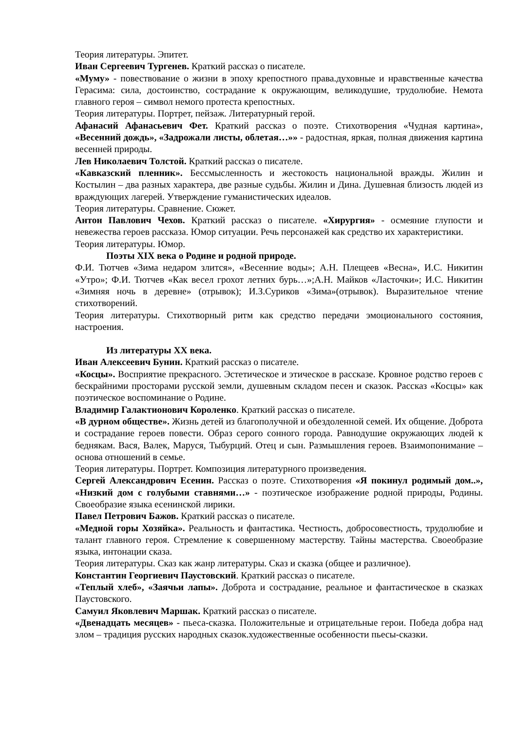Теория литературы. Эпитет.
Иван Сергеевич Тургенев. Краткий рассказ о писателе.
«Муму» - повествование о жизни в эпоху крепостного права.духовные и нравственные качества Герасима: сила, достоинство, сострадание к окружающим, великодушие, трудолюбие. Немота главного героя – символ немого протеста крепостных.
Теория литературы. Портрет, пейзаж. Литературный герой.
Афанасий Афанасьевич Фет. Краткий рассказ о поэте. Стихотворения «Чудная картина», «Весенний дождь», «Задрожали листы, облетая…»» - радостная, яркая, полная движения картина весенней природы.
Лев Николаевич Толстой. Краткий рассказ о писателе.
«Кавказский пленник». Бессмысленность и жестокость национальной вражды. Жилин и Костылин – два разных характера, две разные судьбы. Жилин и Дина. Душевная близость людей из враждующих лагерей. Утверждение гуманистических идеалов.
Теория литературы. Сравнение. Сюжет.
Антон Павлович Чехов. Краткий рассказ о писателе. «Хирургия» - осмеяние глупости и невежества героев рассказа. Юмор ситуации. Речь персонажей как средство их характеристики.
Теория литературы. Юмор.
Поэты XIX века о Родине и родной природе.
Ф.И. Тютчев «Зима недаром злится», «Весенние воды»; А.Н. Плещеев «Весна», И.С. Никитин «Утро»; Ф.И. Тютчев «Как весел грохот летних бурь…»;А.Н. Майков «Ласточки»; И.С. Никитин «Зимняя ночь в деревне» (отрывок); И.З.Суриков «Зима»(отрывок). Выразительное чтение стихотворений.
Теория литературы. Стихотворный ритм как средство передачи эмоционального состояния, настроения.
Из литературы XX века.
Иван Алексеевич Бунин. Краткий рассказ о писателе.
«Косцы». Восприятие прекрасного. Эстетическое и этическое в рассказе. Кровное родство героев с бескрайними просторами русской земли, душевным складом песен и сказок. Рассказ «Косцы» как поэтическое воспоминание о Родине.
Владимир Галактионович Короленко. Краткий рассказ о писателе.
«В дурном обществе». Жизнь детей из благополучной и обездоленной семей. Их общение. Доброта и сострадание героев повести. Образ серого сонного города. Равнодушие окружающих людей к беднякам. Вася, Валек, Маруся, Тыбурций. Отец и сын. Размышления героев. Взаимопонимание – основа отношений в семье.
Теория литературы. Портрет. Композиция литературного произведения.
Сергей Александрович Есенин. Рассказ о поэте. Стихотворения «Я покинул родимый дом..», «Низкий дом с голубыми ставнями…» - поэтическое изображение родной природы, Родины. Своеобразие языка есенинской лирики.
Павел Петрович Бажов. Краткий рассказ о писателе.
«Медной горы Хозяйка». Реальность и фантастика. Честность, добросовестность, трудолюбие и талант главного героя. Стремление к совершенному мастерству. Тайны мастерства. Своеобразие языка, интонации сказа.
Теория литературы. Сказ как жанр литературы. Сказ и сказка (общее и различное).
Константин Георгиевич Паустовский. Краткий рассказ о писателе.
«Теплый хлеб», «Заячьи лапы». Доброта и сострадание, реальное и фантастическое в сказках Паустовского.
Самуил Яковлевич Маршак. Краткий рассказ о писателе.
«Двенадцать месяцев» - пьеса-сказка. Положительные и отрицательные герои. Победа добра над злом – традиция русских народных сказок.художественные особенности пьесы-сказки.